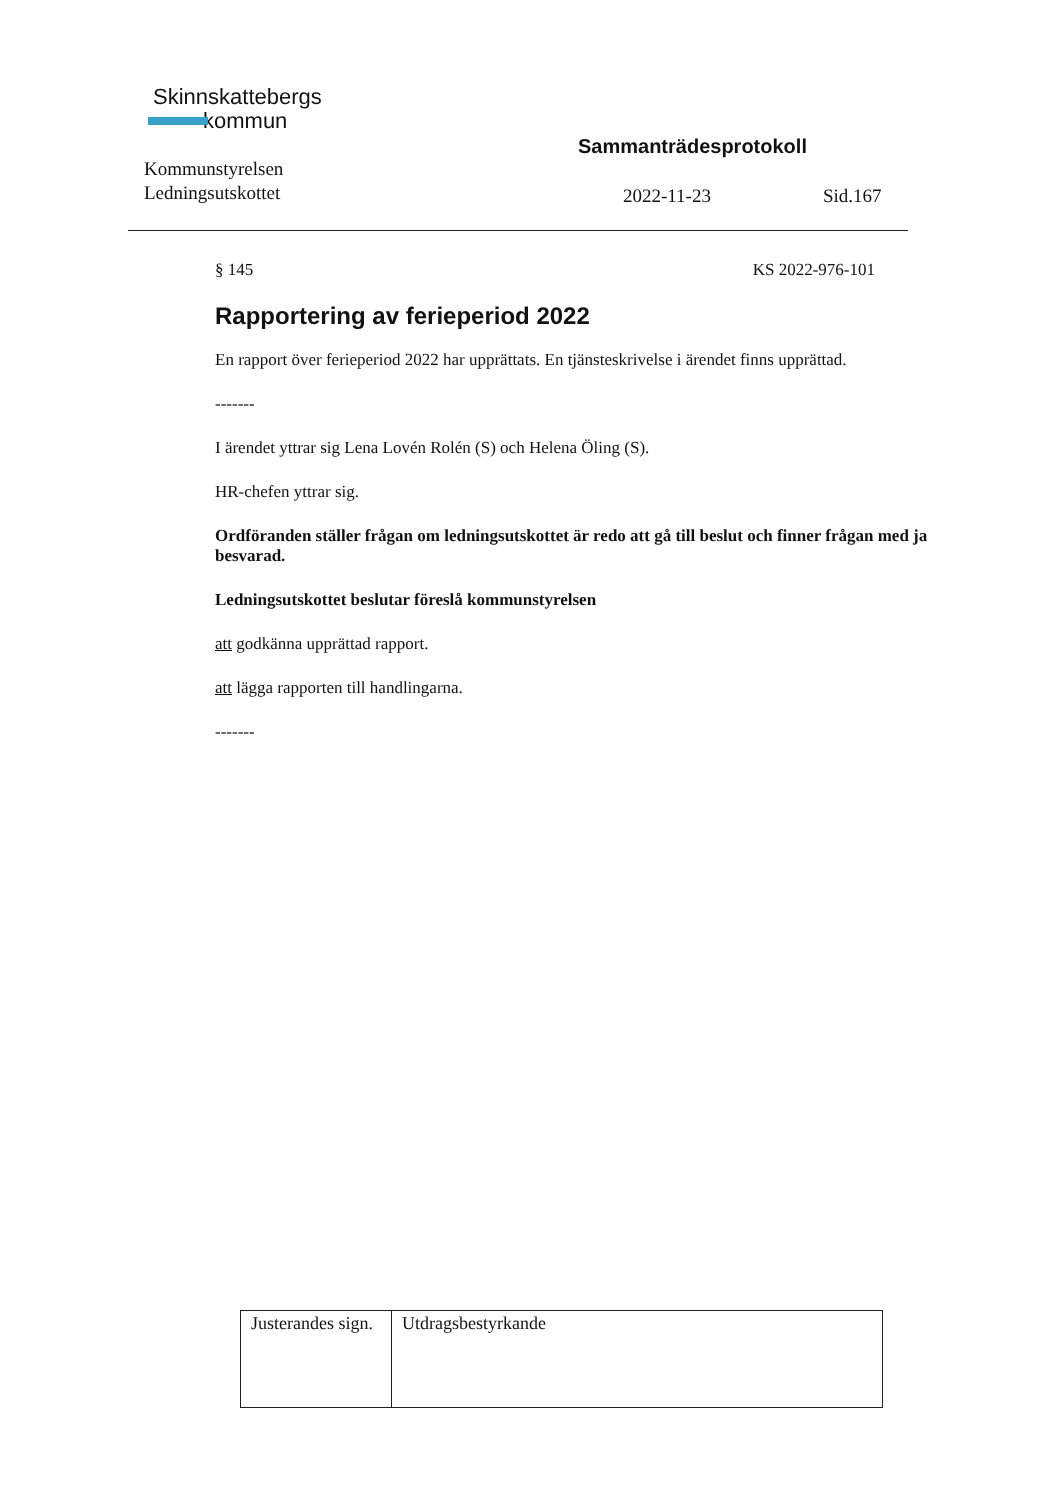Skinnskattebergs
kommun
Kommunstyrelsen
Ledningsutskottet
Sammanträdesprotokoll
2022-11-23 Sid.167
§ 145 KS 2022-976-101
Rapportering av ferieperiod 2022
En rapport över ferieperiod 2022 har upprättats. En tjänsteskrivelse i ärendet finns upprättad.
-------
I ärendet yttrar sig Lena Lovén Rolén (S) och Helena Öling (S).
HR-chefen yttrar sig.
Ordföranden ställer frågan om ledningsutskottet är redo att gå till beslut och finner frågan med ja besvarad.
Ledningsutskottet beslutar föreslå kommunstyrelsen
att godkänna upprättad rapport.
att lägga rapporten till handlingarna.
-------
| Justerandes sign. | Utdragsbestyrkande |